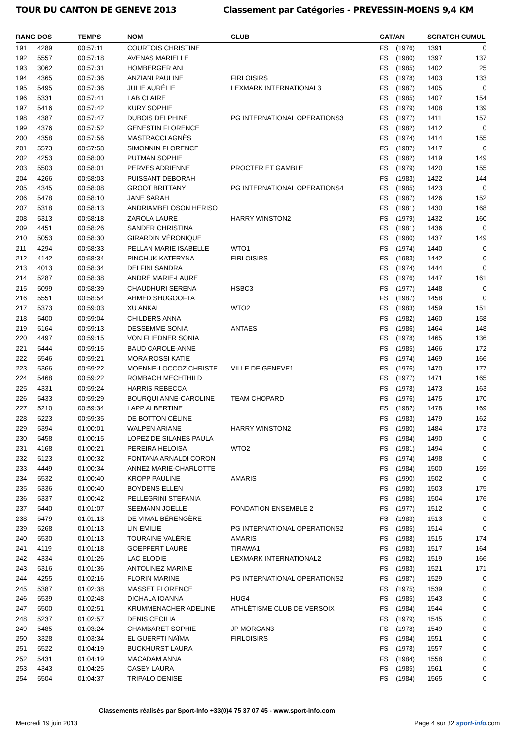TOUR DU CANTON DE GENEVE 2013 Classement par Catégories - PREVESSIN-MOENS 9,4 KM
| RANG | DOS | TEMPS | NOM | CLUB | CAT/AN | | SCRATCH CUMUL | |
| --- | --- | --- | --- | --- | --- | --- | --- | --- |
| 191 | 4289 | 00:57:11 | COURTOIS CHRISTINE | | FS | (1976) | 1391 | 0 |
| 192 | 5557 | 00:57:18 | AVENAS MARIELLE | | FS | (1980) | 1397 | 137 |
| 193 | 3062 | 00:57:31 | HOMBERGER ANI | | FS | (1985) | 1402 | 25 |
| 194 | 4365 | 00:57:36 | ANZIANI PAULINE | FIRLOISIRS | FS | (1978) | 1403 | 133 |
| 195 | 5495 | 00:57:36 | JULIE AURÉLIE | LEXMARK INTERNATIONAL3 | FS | (1987) | 1405 | 0 |
| 196 | 5331 | 00:57:41 | LAB CLAIRE | | FS | (1985) | 1407 | 154 |
| 197 | 5416 | 00:57:42 | KURY SOPHIE | | FS | (1979) | 1408 | 139 |
| 198 | 4387 | 00:57:47 | DUBOIS DELPHINE | PG INTERNATIONAL OPERATIONS3 | FS | (1977) | 1411 | 157 |
| 199 | 4376 | 00:57:52 | GENESTIN FLORENCE | | FS | (1982) | 1412 | 0 |
| 200 | 4358 | 00:57:56 | MASTRACCI AGNÈS | | FS | (1974) | 1414 | 155 |
| 201 | 5573 | 00:57:58 | SIMONNIN FLORENCE | | FS | (1987) | 1417 | 0 |
| 202 | 4253 | 00:58:00 | PUTMAN SOPHIE | | FS | (1982) | 1419 | 149 |
| 203 | 5503 | 00:58:01 | PERVES ADRIENNE | PROCTER ET GAMBLE | FS | (1979) | 1420 | 155 |
| 204 | 4266 | 00:58:03 | PUISSANT DEBORAH | | FS | (1983) | 1422 | 144 |
| 205 | 4345 | 00:58:08 | GROOT BRITTANY | PG INTERNATIONAL OPERATIONS4 | FS | (1985) | 1423 | 0 |
| 206 | 5478 | 00:58:10 | JANE SARAH | | FS | (1987) | 1426 | 152 |
| 207 | 5318 | 00:58:13 | ANDRIAMBELOSON HERISO | | FS | (1981) | 1430 | 168 |
| 208 | 5313 | 00:58:18 | ZAROLA LAURE | HARRY WINSTON2 | FS | (1979) | 1432 | 160 |
| 209 | 4451 | 00:58:26 | SANDER CHRISTINA | | FS | (1981) | 1436 | 0 |
| 210 | 5053 | 00:58:30 | GIRARDIN VÉRONIQUE | | FS | (1980) | 1437 | 149 |
| 211 | 4294 | 00:58:33 | PELLAN MARIE ISABELLE | WTO1 | FS | (1974) | 1440 | 0 |
| 212 | 4142 | 00:58:34 | PINCHUK KATERYNA | FIRLOISIRS | FS | (1983) | 1442 | 0 |
| 213 | 4013 | 00:58:34 | DELFINI SANDRA | | FS | (1974) | 1444 | 0 |
| 214 | 5287 | 00:58:38 | ANDRÉ MARIE-LAURE | | FS | (1976) | 1447 | 161 |
| 215 | 5099 | 00:58:39 | CHAUDHURI SERENA | HSBC3 | FS | (1977) | 1448 | 0 |
| 216 | 5551 | 00:58:54 | AHMED SHUGOOFTA | | FS | (1987) | 1458 | 0 |
| 217 | 5373 | 00:59:03 | XU ANKAI | WTO2 | FS | (1983) | 1459 | 151 |
| 218 | 5400 | 00:59:04 | CHILDERS ANNA | | FS | (1982) | 1460 | 158 |
| 219 | 5164 | 00:59:13 | DESSEMME SONIA | ANTAES | FS | (1986) | 1464 | 148 |
| 220 | 4497 | 00:59:15 | VON FLIEDNER SONIA | | FS | (1978) | 1465 | 136 |
| 221 | 5444 | 00:59:15 | BAUD CAROLE-ANNE | | FS | (1985) | 1466 | 172 |
| 222 | 5546 | 00:59:21 | MORA ROSSI KATIE | | FS | (1974) | 1469 | 166 |
| 223 | 5366 | 00:59:22 | MOENNE-LOCCOZ CHRISTE | VILLE DE GENEVE1 | FS | (1976) | 1470 | 177 |
| 224 | 5468 | 00:59:22 | ROMBACH MECHTHILD | | FS | (1977) | 1471 | 165 |
| 225 | 4331 | 00:59:24 | HARRIS REBECCA | | FS | (1978) | 1473 | 163 |
| 226 | 5433 | 00:59:29 | BOURQUI ANNE-CAROLINE | TEAM CHOPARD | FS | (1976) | 1475 | 170 |
| 227 | 5210 | 00:59:34 | LAPP ALBERTINE | | FS | (1982) | 1478 | 169 |
| 228 | 5223 | 00:59:35 | DE BOTTON CÉLINE | | FS | (1983) | 1479 | 162 |
| 229 | 5394 | 01:00:01 | WALPEN ARIANE | HARRY WINSTON2 | FS | (1980) | 1484 | 173 |
| 230 | 5458 | 01:00:15 | LOPEZ DE SILANES PAULA | | FS | (1984) | 1490 | 0 |
| 231 | 4168 | 01:00:21 | PEREIRA HELOISA | WTO2 | FS | (1981) | 1494 | 0 |
| 232 | 5123 | 01:00:32 | FONTANA ARNALDI CORON | | FS | (1974) | 1498 | 0 |
| 233 | 4449 | 01:00:34 | ANNEZ MARIE-CHARLOTTE | | FS | (1984) | 1500 | 159 |
| 234 | 5532 | 01:00:40 | KROPP PAULINE | AMARIS | FS | (1990) | 1502 | 0 |
| 235 | 5336 | 01:00:40 | BOYDENS ELLEN | | FS | (1980) | 1503 | 175 |
| 236 | 5337 | 01:00:42 | PELLEGRINI STEFANIA | | FS | (1986) | 1504 | 176 |
| 237 | 5440 | 01:01:07 | SEEMANN JOELLE | FONDATION ENSEMBLE 2 | FS | (1977) | 1512 | 0 |
| 238 | 5479 | 01:01:13 | DE VIMAL BÉRENGÈRE | | FS | (1983) | 1513 | 0 |
| 239 | 5268 | 01:01:13 | LIN EMILIE | PG INTERNATIONAL OPERATIONS2 | FS | (1985) | 1514 | 0 |
| 240 | 5530 | 01:01:13 | TOURAINE VALÉRIE | AMARIS | FS | (1988) | 1515 | 174 |
| 241 | 4119 | 01:01:18 | GOEPFERT LAURE | TIRAWA1 | FS | (1983) | 1517 | 164 |
| 242 | 4334 | 01:01:26 | LAC ELODIE | LEXMARK INTERNATIONAL2 | FS | (1982) | 1519 | 166 |
| 243 | 5316 | 01:01:36 | ANTOLINEZ MARINE | | FS | (1983) | 1521 | 171 |
| 244 | 4255 | 01:02:16 | FLORIN MARINE | PG INTERNATIONAL OPERATIONS2 | FS | (1987) | 1529 | 0 |
| 245 | 5387 | 01:02:38 | MASSET FLORENCE | | FS | (1975) | 1539 | 0 |
| 246 | 5539 | 01:02:48 | DICHALA IOANNA | HUG4 | FS | (1985) | 1543 | 0 |
| 247 | 5500 | 01:02:51 | KRUMMENACHER ADELINE | ATHLÉTISME CLUB DE VERSOIX | FS | (1984) | 1544 | 0 |
| 248 | 5237 | 01:02:57 | DENIS CECILIA | | FS | (1979) | 1545 | 0 |
| 249 | 5485 | 01:03:24 | CHAMBARET SOPHIE | JP MORGAN3 | FS | (1978) | 1549 | 0 |
| 250 | 3328 | 01:03:34 | EL GUERFTI NAÏMA | FIRLOISIRS | FS | (1984) | 1551 | 0 |
| 251 | 5522 | 01:04:19 | BUCKHURST LAURA | | FS | (1978) | 1557 | 0 |
| 252 | 5431 | 01:04:19 | MACADAM ANNA | | FS | (1984) | 1558 | 0 |
| 253 | 4343 | 01:04:25 | CASEY LAURA | | FS | (1985) | 1561 | 0 |
| 254 | 5504 | 01:04:37 | TRIPALO DENISE | | FS | (1984) | 1565 | 0 |
Classements réalisés par Sport-Info +33(0)4 75 37 07 45 - www.sport-info.com
Mercredi 19 juin 2013 Page 4 sur 32 sport-info.com